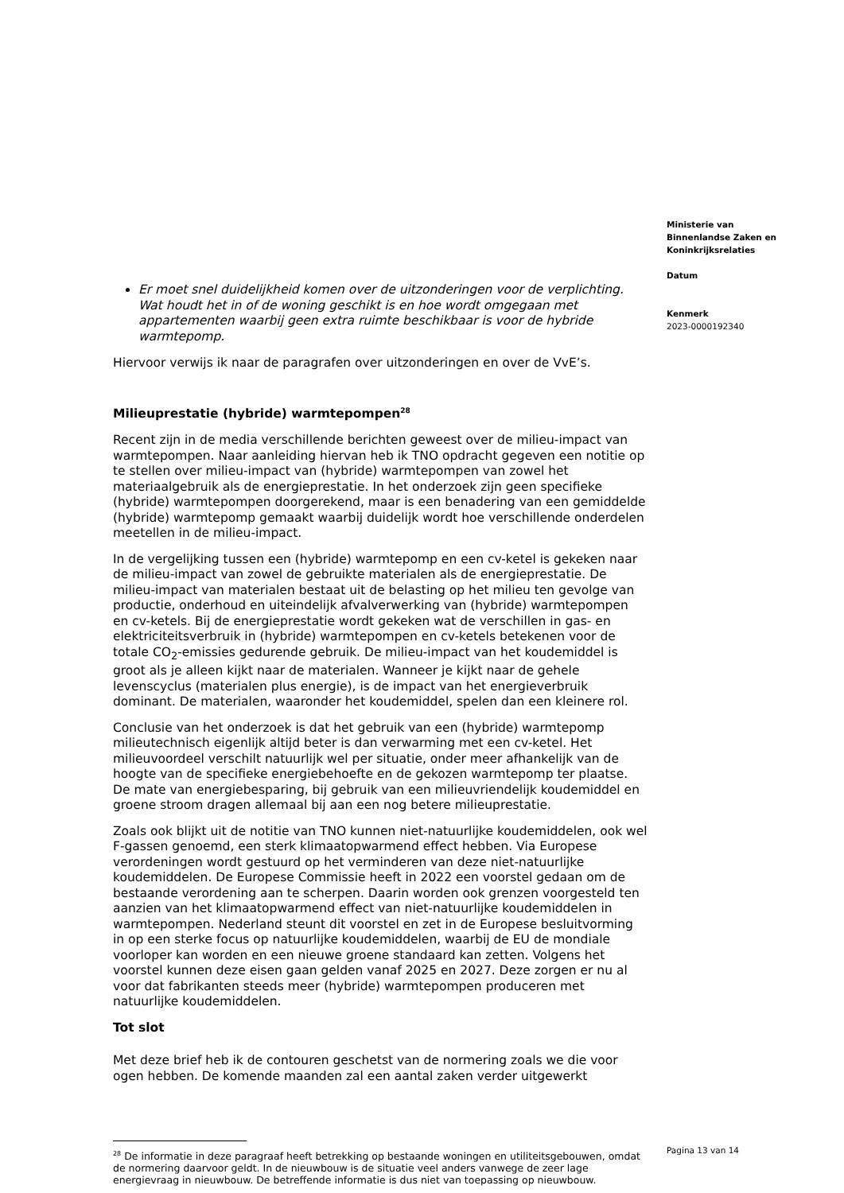Ministerie van
Binnenlandse Zaken en
Koninkrijksrelaties
Datum
Kenmerk
2023-0000192340
Er moet snel duidelijkheid komen over de uitzonderingen voor de verplichting. Wat houdt het in of de woning geschikt is en hoe wordt omgegaan met appartementen waarbij geen extra ruimte beschikbaar is voor de hybride warmtepomp.
Hiervoor verwijs ik naar de paragrafen over uitzonderingen en over de VvE’s.
Milieuprestatie (hybride) warmtepompen<sup>28</sup>
Recent zijn in de media verschillende berichten geweest over de milieu-impact van warmtepompen. Naar aanleiding hiervan heb ik TNO opdracht gegeven een notitie op te stellen over milieu-impact van (hybride) warmtepompen van zowel het materiaalgebruik als de energieprestatie. In het onderzoek zijn geen specifieke (hybride) warmtepompen doorgerekend, maar is een benadering van een gemiddelde (hybride) warmtepomp gemaakt waarbij duidelijk wordt hoe verschillende onderdelen meetellen in de milieu-impact.
In de vergelijking tussen een (hybride) warmtepomp en een cv-ketel is gekeken naar de milieu-impact van zowel de gebruikte materialen als de energieprestatie. De milieu-impact van materialen bestaat uit de belasting op het milieu ten gevolge van productie, onderhoud en uiteindelijk afvalverwerking van (hybride) warmtepompen en cv-ketels. Bij de energieprestatie wordt gekeken wat de verschillen in gas- en elektriciteitsverbruik in (hybride) warmtepompen en cv-ketels betekenen voor de totale CO<sub>2</sub>-emissies gedurende gebruik. De milieu-impact van het koudemiddel is groot als je alleen kijkt naar de materialen. Wanneer je kijkt naar de gehele levenscyclus (materialen plus energie), is de impact van het energieverbruik dominant. De materialen, waaronder het koudemiddel, spelen dan een kleinere rol.
Conclusie van het onderzoek is dat het gebruik van een (hybride) warmtepomp milieutechnisch eigenlijk altijd beter is dan verwarming met een cv-ketel. Het milieuvoordeel verschilt natuurlijk wel per situatie, onder meer afhankelijk van de hoogte van de specifieke energiebehoefte en de gekozen warmtepomp ter plaatse. De mate van energiebesparing, bij gebruik van een milieuvriendelijk koudemiddel en groene stroom dragen allemaal bij aan een nog betere milieuprestatie.
Zoals ook blijkt uit de notitie van TNO kunnen niet-natuurlijke koudemiddelen, ook wel F-gassen genoemd, een sterk klimaatopwarmend effect hebben. Via Europese verordeningen wordt gestuurd op het verminderen van deze niet-natuurlijke koudemiddelen. De Europese Commissie heeft in 2022 een voorstel gedaan om de bestaande verordening aan te scherpen. Daarin worden ook grenzen voorgesteld ten aanzien van het klimaatopwarmend effect van niet-natuurlijke koudemiddelen in warmtepompen. Nederland steunt dit voorstel en zet in de Europese besluitvorming in op een sterke focus op natuurlijke koudemiddelen, waarbij de EU de mondiale voorloper kan worden en een nieuwe groene standaard kan zetten. Volgens het voorstel kunnen deze eisen gaan gelden vanaf 2025 en 2027. Deze zorgen er nu al voor dat fabrikanten steeds meer (hybride) warmtepompen produceren met natuurlijke koudemiddelen.
Tot slot
Met deze brief heb ik de contouren geschetst van de normering zoals we die voor ogen hebben. De komende maanden zal een aantal zaken verder uitgewerkt
<sup>28</sup> De informatie in deze paragraaf heeft betrekking op bestaande woningen en utiliteitsgebouwen, omdat de normering daarvoor geldt. In de nieuwbouw is de situatie veel anders vanwege de zeer lage energievraag in nieuwbouw. De betreffende informatie is dus niet van toepassing op nieuwbouw.
Pagina 13 van 14